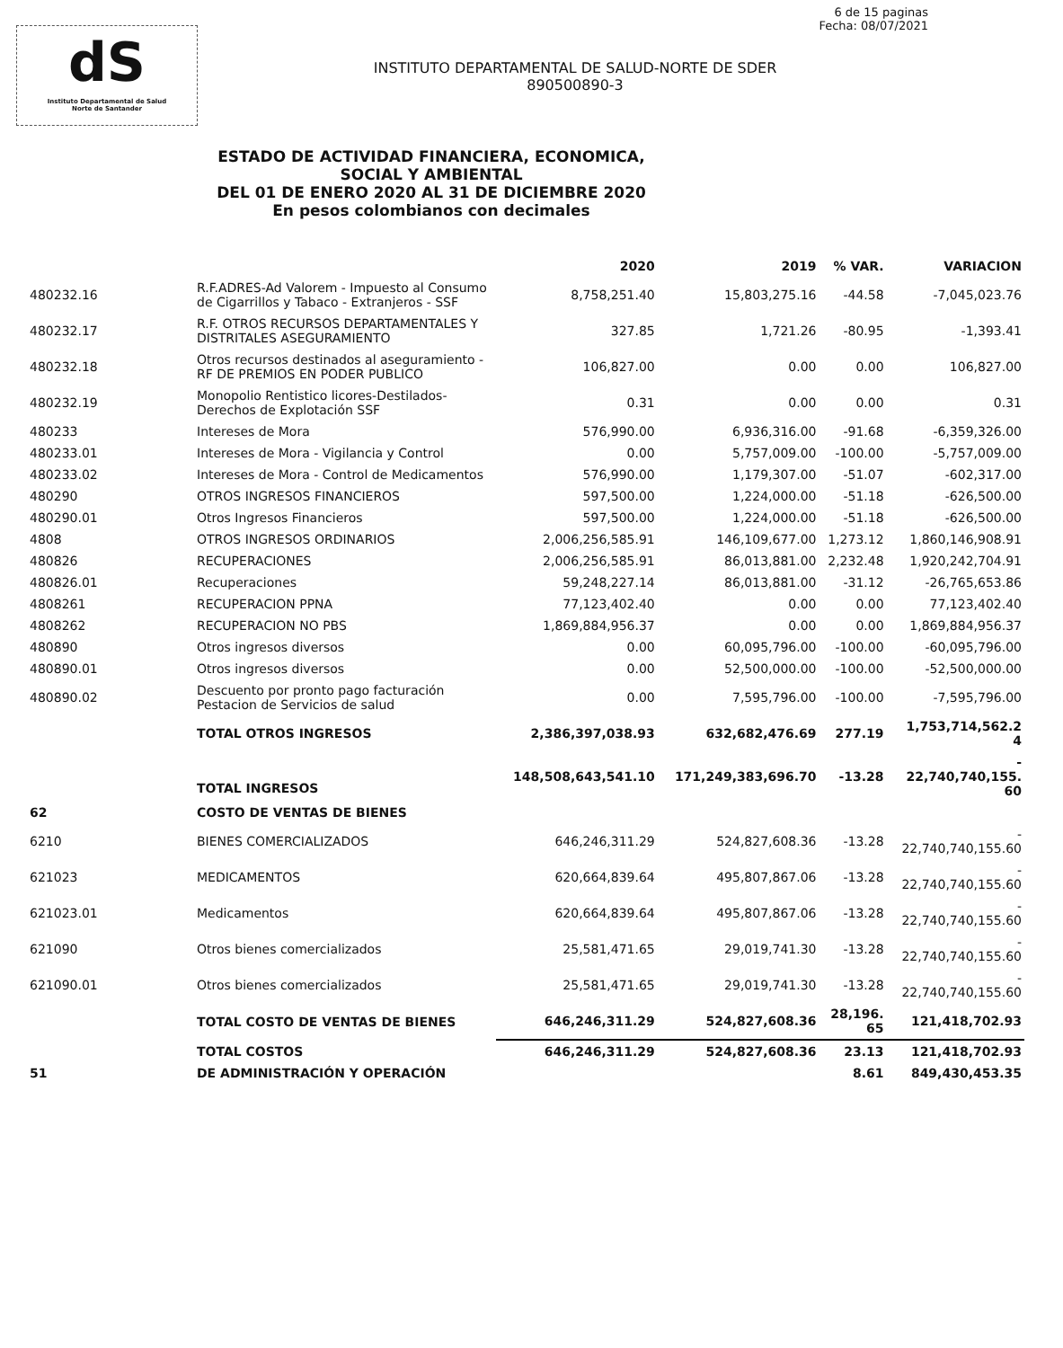6 de 15 paginas
Fecha: 08/07/2021
dS
Instituto Departamental de Salud
Norte de Santander
INSTITUTO DEPARTAMENTAL DE SALUD-NORTE DE SDER
890500890-3
ESTADO DE ACTIVIDAD FINANCIERA, ECONOMICA, SOCIAL Y AMBIENTAL
DEL 01 DE ENERO 2020 AL 31 DE DICIEMBRE 2020
En pesos colombianos con decimales
| | | 2020 | 2019 | % VAR. | VARIACION |
| --- | --- | --- | --- | --- | --- |
| 480232.16 | R.F.ADRES-Ad Valorem - Impuesto al Consumo de Cigarrillos y Tabaco - Extranjeros - SSF | 8,758,251.40 | 15,803,275.16 | -44.58 | -7,045,023.76 |
| 480232.17 | R.F. OTROS RECURSOS DEPARTAMENTALES Y DISTRITALES ASEGURAMIENTO | 327.85 | 1,721.26 | -80.95 | -1,393.41 |
| 480232.18 | Otros recursos destinados al aseguramiento - RF DE PREMIOS EN PODER PUBLICO | 106,827.00 | 0.00 | 0.00 | 106,827.00 |
| 480232.19 | Monopolio Rentistico licores-Destilados-Derechos de Explotación SSF | 0.31 | 0.00 | 0.00 | 0.31 |
| 480233 | Intereses de Mora | 576,990.00 | 6,936,316.00 | -91.68 | -6,359,326.00 |
| 480233.01 | Intereses de Mora - Vigilancia y Control | 0.00 | 5,757,009.00 | -100.00 | -5,757,009.00 |
| 480233.02 | Intereses de Mora - Control de Medicamentos | 576,990.00 | 1,179,307.00 | -51.07 | -602,317.00 |
| 480290 | OTROS INGRESOS FINANCIEROS | 597,500.00 | 1,224,000.00 | -51.18 | -626,500.00 |
| 480290.01 | Otros Ingresos Financieros | 597,500.00 | 1,224,000.00 | -51.18 | -626,500.00 |
| 4808 | OTROS INGRESOS ORDINARIOS | 2,006,256,585.91 | 146,109,677.00 | 1,273.12 | 1,860,146,908.91 |
| 480826 | RECUPERACIONES | 2,006,256,585.91 | 86,013,881.00 | 2,232.48 | 1,920,242,704.91 |
| 480826.01 | Recuperaciones | 59,248,227.14 | 86,013,881.00 | -31.12 | -26,765,653.86 |
| 4808261 | RECUPERACION PPNA | 77,123,402.40 | 0.00 | 0.00 | 77,123,402.40 |
| 4808262 | RECUPERACION NO PBS | 1,869,884,956.37 | 0.00 | 0.00 | 1,869,884,956.37 |
| 480890 | Otros ingresos diversos | 0.00 | 60,095,796.00 | -100.00 | -60,095,796.00 |
| 480890.01 | Otros ingresos diversos | 0.00 | 52,500,000.00 | -100.00 | -52,500,000.00 |
| 480890.02 | Descuento por pronto pago facturación Pestacion de Servicios de salud | 0.00 | 7,595,796.00 | -100.00 | -7,595,796.00 |
| | TOTAL OTROS INGRESOS | 2,386,397,038.93 | 632,682,476.69 | 277.19 | 1,753,714,562.2 4 |
| | TOTAL INGRESOS | 148,508,643,541.10 | 171,249,383,696.70 | -13.28 | - 22,740,740,155. 60 |
| 62 | COSTO DE VENTAS DE BIENES | | | | |
| 6210 | BIENES COMERCIALIZADOS | 646,246,311.29 | 524,827,608.36 | -13.28 | - 22,740,740,155.60 |
| 621023 | MEDICAMENTOS | 620,664,839.64 | 495,807,867.06 | -13.28 | - 22,740,740,155.60 |
| 621023.01 | Medicamentos | 620,664,839.64 | 495,807,867.06 | -13.28 | - 22,740,740,155.60 |
| 621090 | Otros bienes comercializados | 25,581,471.65 | 29,019,741.30 | -13.28 | - 22,740,740,155.60 |
| 621090.01 | Otros bienes comercializados | 25,581,471.65 | 29,019,741.30 | -13.28 | - 22,740,740,155.60 |
| | TOTAL COSTO DE VENTAS DE BIENES | 646,246,311.29 | 524,827,608.36 | 28,196. 65 | 121,418,702.93 |
| | TOTAL COSTOS | 646,246,311.29 | 524,827,608.36 | 23.13 | 121,418,702.93 |
| 51 | DE ADMINISTRACIÓN Y OPERACIÓN | | | 8.61 | 849,430,453.35 |